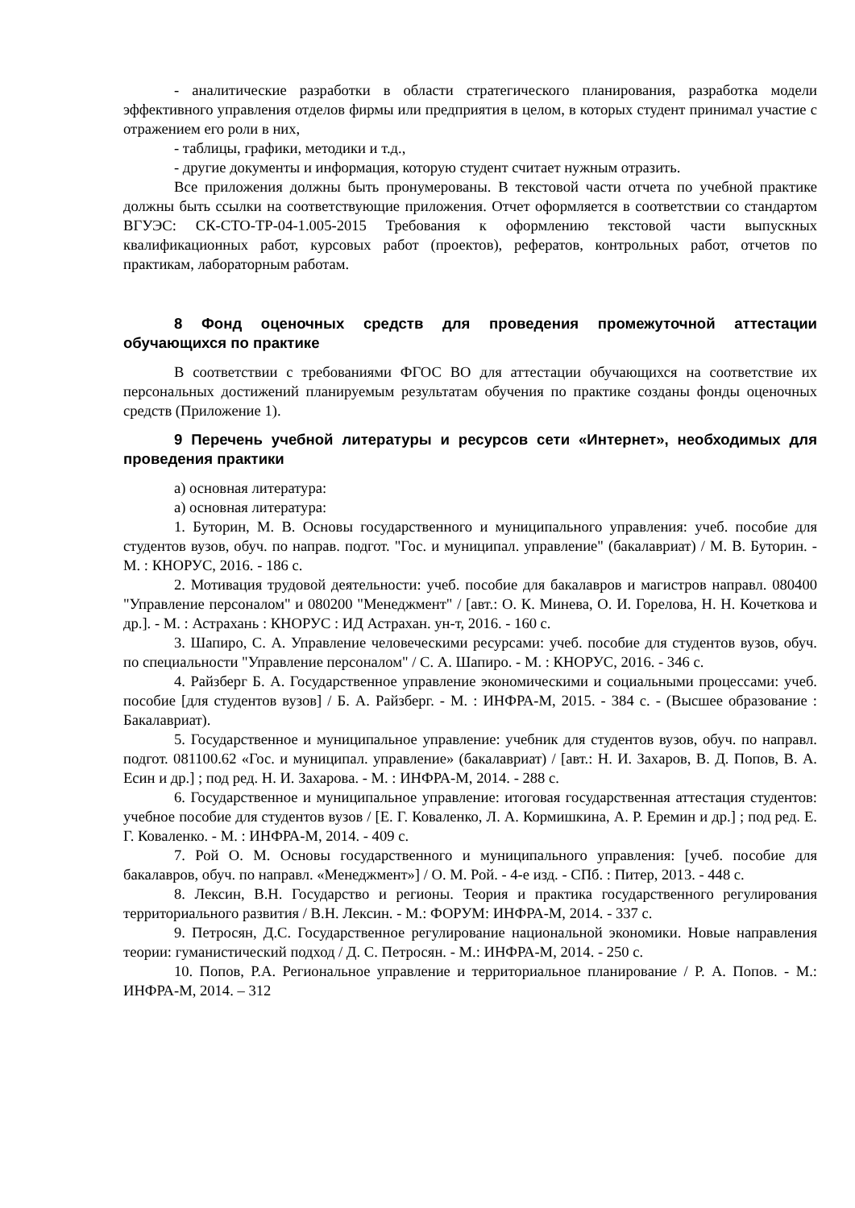- аналитические разработки в области стратегического планирования, разработка модели эффективного управления отделов фирмы или предприятия в целом, в которых студент принимал участие с отражением его роли в них,
- таблицы, графики, методики и т.д.,
- другие документы и информация, которую студент считает нужным отразить.
Все приложения должны быть пронумерованы. В текстовой части отчета по учебной практике должны быть ссылки на соответствующие приложения. Отчет оформляется в соответствии со стандартом ВГУЭС: СК-СТО-ТР-04-1.005-2015 Требования к оформлению текстовой части выпускных квалификационных работ, курсовых работ (проектов), рефератов, контрольных работ, отчетов по практикам, лабораторным работам.
8 Фонд оценочных средств для проведения промежуточной аттестации обучающихся по практике
В соответствии с требованиями ФГОС ВО для аттестации обучающихся на соответствие их персональных достижений планируемым результатам обучения по практике созданы фонды оценочных средств (Приложение 1).
9 Перечень учебной литературы и ресурсов сети «Интернет», необходимых для проведения практики
а) основная литература:
а) основная литература:
1. Буторин, М. В. Основы государственного и муниципального управления: учеб. пособие для студентов вузов, обуч. по направ. подгот. "Гос. и муниципал. управление" (бакалавриат) / М. В. Буторин. - М. : КНОРУС, 2016. - 186 с.
2. Мотивация трудовой деятельности: учеб. пособие для бакалавров и магистров направл. 080400 "Управление персоналом" и 080200 "Менеджмент" / [авт.: О. К. Минева, О. И. Горелова, Н. Н. Кочеткова и др.]. - М. : Астрахань : КНОРУС : ИД Астрахан. ун-т, 2016. - 160 с.
3. Шапиро, С. А. Управление человеческими ресурсами: учеб. пособие для студентов вузов, обуч. по специальности "Управление персоналом" / С. А. Шапиро. - М. : КНОРУС, 2016. - 346 с.
4. Райзберг Б. А. Государственное управление экономическими и социальными процессами: учеб. пособие [для студентов вузов] / Б. А. Райзберг. - М. : ИНФРА-М, 2015. - 384 с. - (Высшее образование : Бакалавриат).
5. Государственное и муниципальное управление: учебник для студентов вузов, обуч. по направл. подгот. 081100.62 «Гос. и муниципал. управление» (бакалавриат) / [авт.: Н. И. Захаров, В. Д. Попов, В. А. Есин и др.] ; под ред. Н. И. Захарова. - М. : ИНФРА-М, 2014. - 288 с.
6. Государственное и муниципальное управление: итоговая государственная аттестация студентов: учебное пособие для студентов вузов / [Е. Г. Коваленко, Л. А. Кормишкина, А. Р. Еремин и др.] ; под ред. Е. Г. Коваленко. - М. : ИНФРА-М, 2014. - 409 с.
7. Рой О. М. Основы государственного и муниципального управления: [учеб. пособие для бакалавров, обуч. по направл. «Менеджмент»] / О. М. Рой. - 4-е изд. - СПб. : Питер, 2013. - 448 с.
8. Лексин, В.Н. Государство и регионы. Теория и практика государственного регулирования территориального развития / В.Н. Лексин. - М.: ФОРУМ: ИНФРА-М, 2014. - 337 с.
9. Петросян, Д.С. Государственное регулирование национальной экономики. Новые направления теории: гуманистический подход / Д. С. Петросян. - М.: ИНФРА-М, 2014. - 250 с.
10. Попов, Р.А. Региональное управление и территориальное планирование / Р. А. Попов. - М.: ИНФРА-М, 2014. – 312